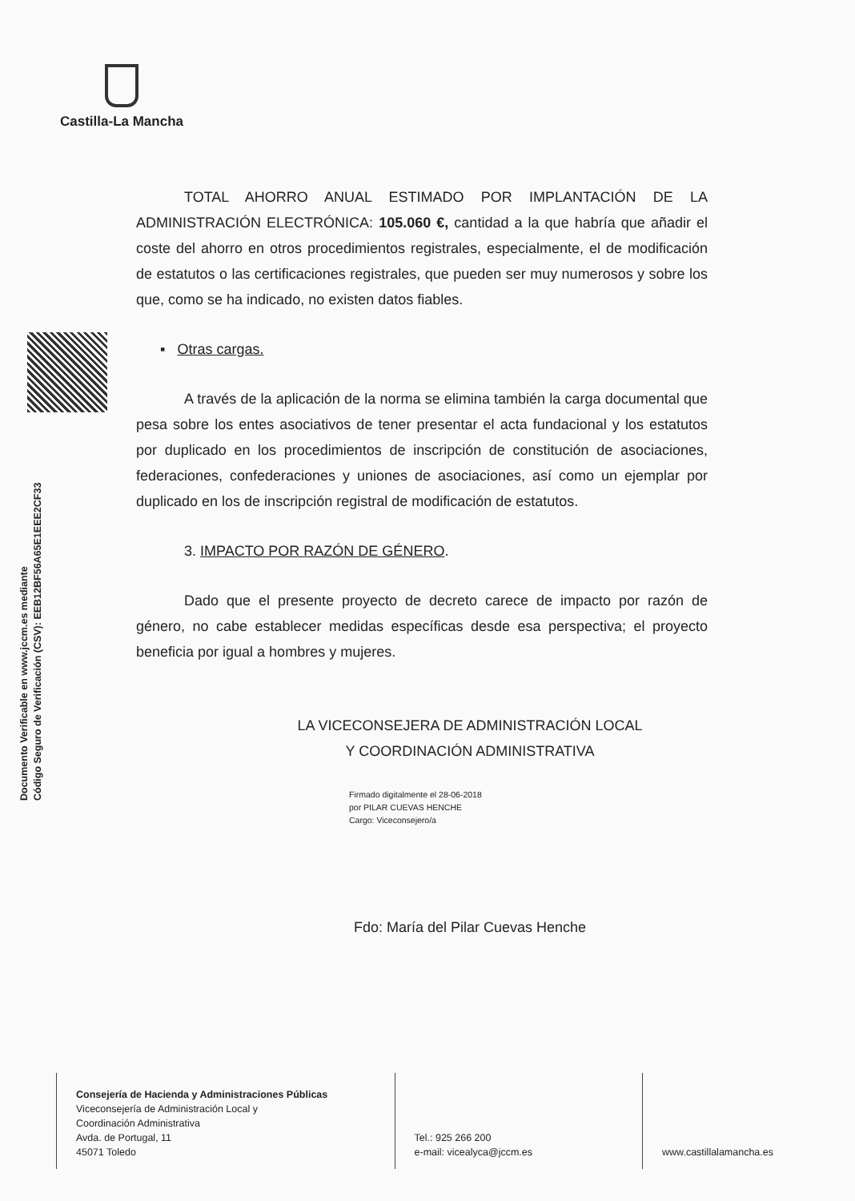Castilla-La Mancha
Documento Verificable en www.jccm.es mediante
Código Seguro de Verificación (CSV): EEB12BF56A65E1EEE2CF33
TOTAL AHORRO ANUAL ESTIMADO POR IMPLANTACIÓN DE LA ADMINISTRACIÓN ELECTRÓNICA: 105.060 €, cantidad a la que habría que añadir el coste del ahorro en otros procedimientos registrales, especialmente, el de modificación de estatutos o las certificaciones registrales, que pueden ser muy numerosos y sobre los que, como se ha indicado, no existen datos fiables.
▪ Otras cargas.
A través de la aplicación de la norma se elimina también la carga documental que pesa sobre los entes asociativos de tener presentar el acta fundacional y los estatutos por duplicado en los procedimientos de inscripción de constitución de asociaciones, federaciones, confederaciones y uniones de asociaciones, así como un ejemplar por duplicado en los de inscripción registral de modificación de estatutos.
3. IMPACTO POR RAZÓN DE GÉNERO.
Dado que el presente proyecto de decreto carece de impacto por razón de género, no cabe establecer medidas específicas desde esa perspectiva; el proyecto beneficia por igual a hombres y mujeres.
LA VICECONSEJERA DE ADMINISTRACIÓN LOCAL
Y COORDINACIÓN ADMINISTRATIVA
Firmado digitalmente el 28-06-2018
por PILAR CUEVAS HENCHE
Cargo: Viceconsejero/a
Fdo: María del Pilar Cuevas Henche
Consejería de Hacienda y Administraciones Públicas
Viceconsejería de Administración Local y
Coordinación Administrativa
Avda. de Portugal, 11
45071 Toledo
Tel.: 925 266 200
e-mail: vicealyca@jccm.es
www.castillalamancha.es